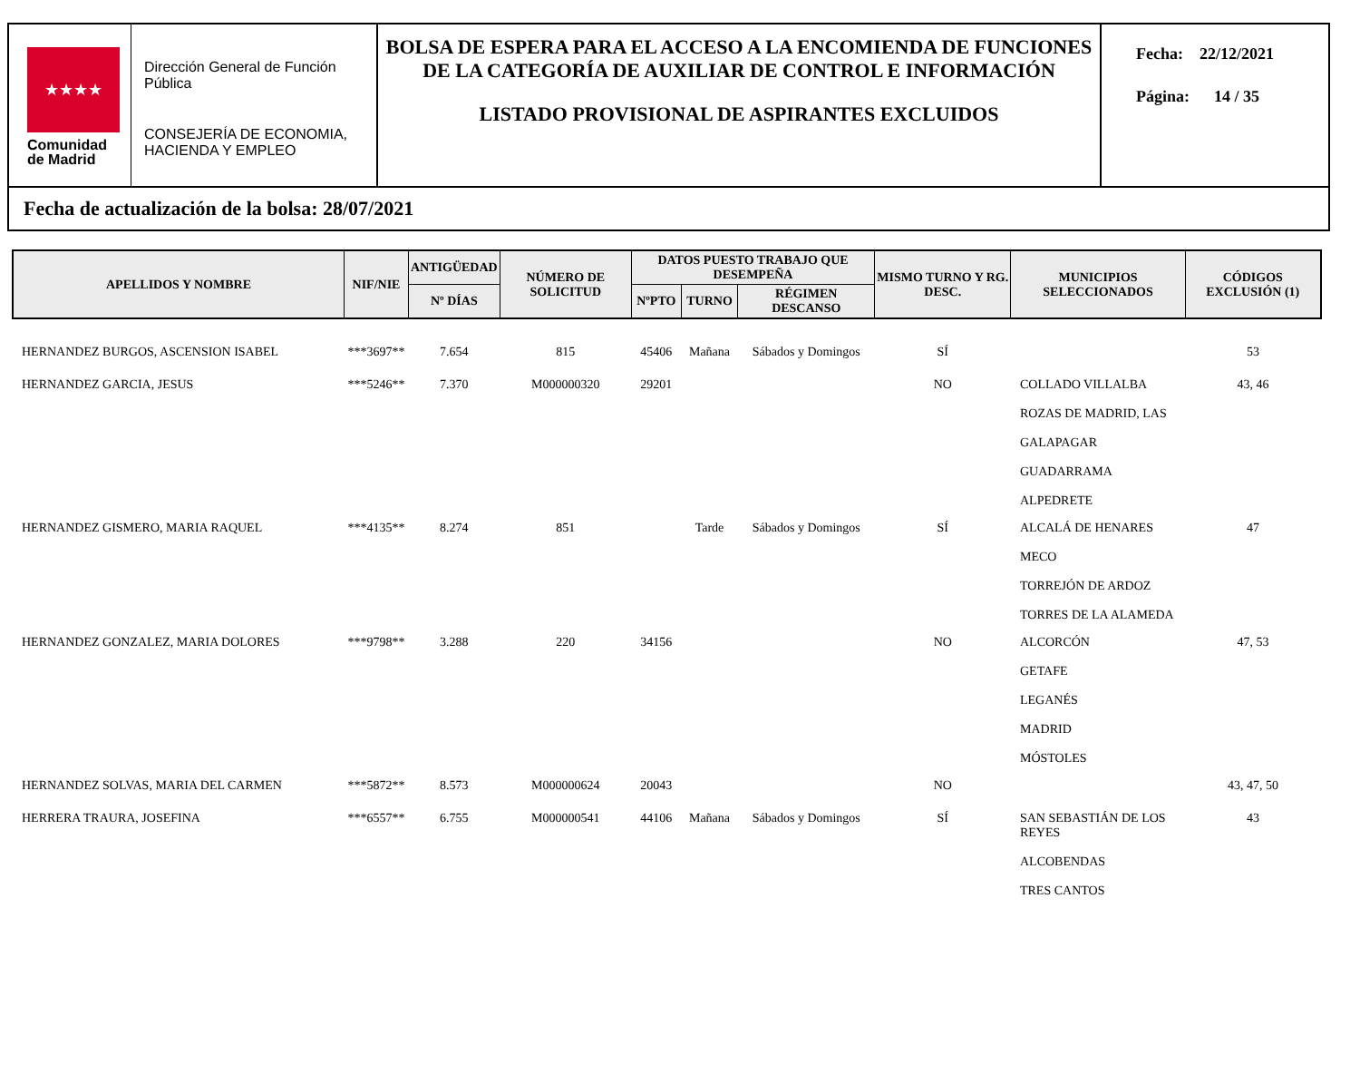★★★★
Comunidad
de Madrid
Dirección General de Función Pública
CONSEJERÍA DE ECONOMIA, HACIENDA Y EMPLEO
BOLSA DE ESPERA PARA EL ACCESO A LA ENCOMIENDA DE FUNCIONES DE LA CATEGORÍA DE AUXILIAR DE CONTROL E INFORMACIÓN
LISTADO PROVISIONAL DE ASPIRANTES EXCLUIDOS
Fecha: 22/12/2021
Página: 14 / 35
Fecha de actualización de la bolsa: 28/07/2021
| APELLIDOS Y NOMBRE | NIF/NIE | ANTIGÜEDAD | NÚMERO DE SOLICITUD | DATOS PUESTO TRABAJO QUE DESEMPEÑA | | | MISMO TURNO Y RG. DESC. | MUNICIPIOS SELECCIONADOS | CÓDIGOS EXCLUSIÓN (1) |
| --- | --- | --- | --- | --- | --- | --- | --- | --- | --- |
| | | Nº DÍAS | | NºPTO | TURNO | RÉGIMEN DESCANSO | | | |
| HERNANDEZ BURGOS, ASCENSION ISABEL | ***3697** | 7.654 | 815 | 45406 | Mañana | Sábados y Domingos | SÍ | | 53 |
| HERNANDEZ GARCIA, JESUS | ***5246** | 7.370 | M000000320 | 29201 | | | NO | COLLADO VILLALBA ROZAS DE MADRID, LAS GALAPAGAR GUADARRAMA ALPEDRETE | 43, 46 |
| HERNANDEZ GISMERO, MARIA RAQUEL | ***4135** | 8.274 | 851 | | Tarde | Sábados y Domingos | SÍ | ALCALÁ DE HENARES MECO TORREJÓN DE ARDOZ TORRES DE LA ALAMEDA | 47 |
| HERNANDEZ GONZALEZ, MARIA DOLORES | ***9798** | 3.288 | 220 | 34156 | | | NO | ALCORCÓN GETAFE LEGANÉS MADRID MÓSTOLES | 47, 53 |
| HERNANDEZ SOLVAS, MARIA DEL CARMEN | ***5872** | 8.573 | M000000624 | 20043 | | | NO | | 43, 47, 50 |
| HERRERA TRAURA, JOSEFINA | ***6557** | 6.755 | M000000541 | 44106 | Mañana | Sábados y Domingos | SÍ | SAN SEBASTIÁN DE LOS REYES ALCOBENDAS TRES CANTOS | 43 |